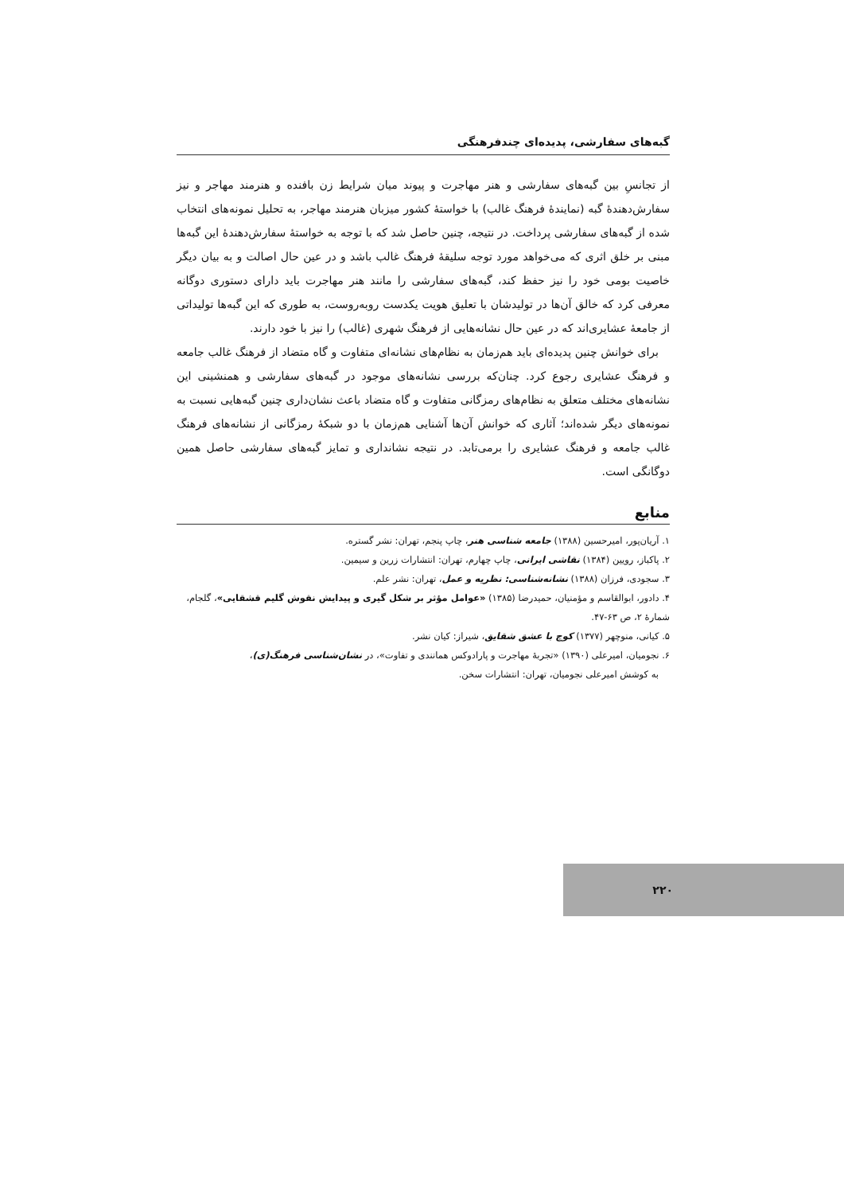گبه‌های سفارشی، پدیده‌ای چندفرهنگی
از تجانسِ بین گبه‌های سفارشی و هنر مهاجرت و پیوند میان شرایط زن بافنده و هنرمند مهاجر و نیز سفارش‌دهندهٔ گبه (نمایندهٔ فرهنگ غالب) با خواستهٔ کشور میزبان هنرمند مهاجر، به تحلیل نمونه‌های انتخاب شده از گبه‌های سفارشی پرداخت. در نتیجه، چنین حاصل شد که با توجه به خواستهٔ سفارش‌دهندهٔ این گبه‌ها مبنی بر خلق اثری که می‌خواهد مورد توجه سلیقهٔ فرهنگ غالب باشد و در عین حال اصالت و به بیان دیگر خاصیت بومی خود را نیز حفظ کند، گبه‌های سفارشی را مانند هنر مهاجرت باید دارای دستوری دوگانه معرفی کرد که خالق آن‌ها در تولیدشان با تعلیق هویت یکدست روبه‌روست، به طوری که این گبه‌ها تولیداتی از جامعهٔ عشایری‌اند که در عین حال نشانه‌هایی از فرهنگ شهری (غالب) را نیز با خود دارند.
برای خوانش چنین پدیده‌ای باید هم‌زمان به نظام‌های نشانه‌ای متفاوت و گاه متضاد از فرهنگ غالب جامعه و فرهنگ عشایری رجوع کرد. چنان‌که بررسی نشانه‌های موجود در گبه‌های سفارشی و همنشینی این نشانه‌های مختلف متعلق به نظام‌های رمزگانی متفاوت و گاه متضاد باعث نشان‌داری چنین گبه‌هایی نسبت به نمونه‌های دیگر شده‌اند؛ آثاری که خوانش آن‌ها آشنایی هم‌زمان با دو شبکهٔ رمزگانی از نشانه‌های فرهنگ غالب جامعه و فرهنگ عشایری را برمی‌تابد. در نتیجه نشانداری و تمایز گبه‌های سفارشی حاصل همین دوگانگی است.
منابع
۱. آریان‌پور، امیرحسین (۱۳۸۸) جامعه شناسی هنر، چاپ پنجم، تهران: نشر گستره.
۲. پاکباز، رویین (۱۳۸۴) نقاشی ایرانی، چاپ چهارم، تهران: انتشارات زرین و سیمین.
۳. سجودی، فرزان (۱۳۸۸) نشانه‌شناسی: نظریه و عمل، تهران: نشر علم.
۴. دادور، ابوالقاسم و مؤمنیان، حمیدرضا (۱۳۸۵) «عوامل مؤثر بر شکل گیری و پیدایش نقوش گلیم قشقایی»، گلجام، شمارهٔ ۲، ص ۶۳-۴۷.
۵. کیانی، منوچهر (۱۳۷۷) کوچ با عشق شقایق، شیراز: کیان نشر.
۶. نجومیان، امیرعلی (۱۳۹۰) «تجربهٔ مهاجرت و پارادوکس همانندی و تفاوت»، در نشان‌شناسی فرهنگ(ی)،
به کوشش امیرعلی نجومیان، تهران: انتشارات سخن.
۲۲۰